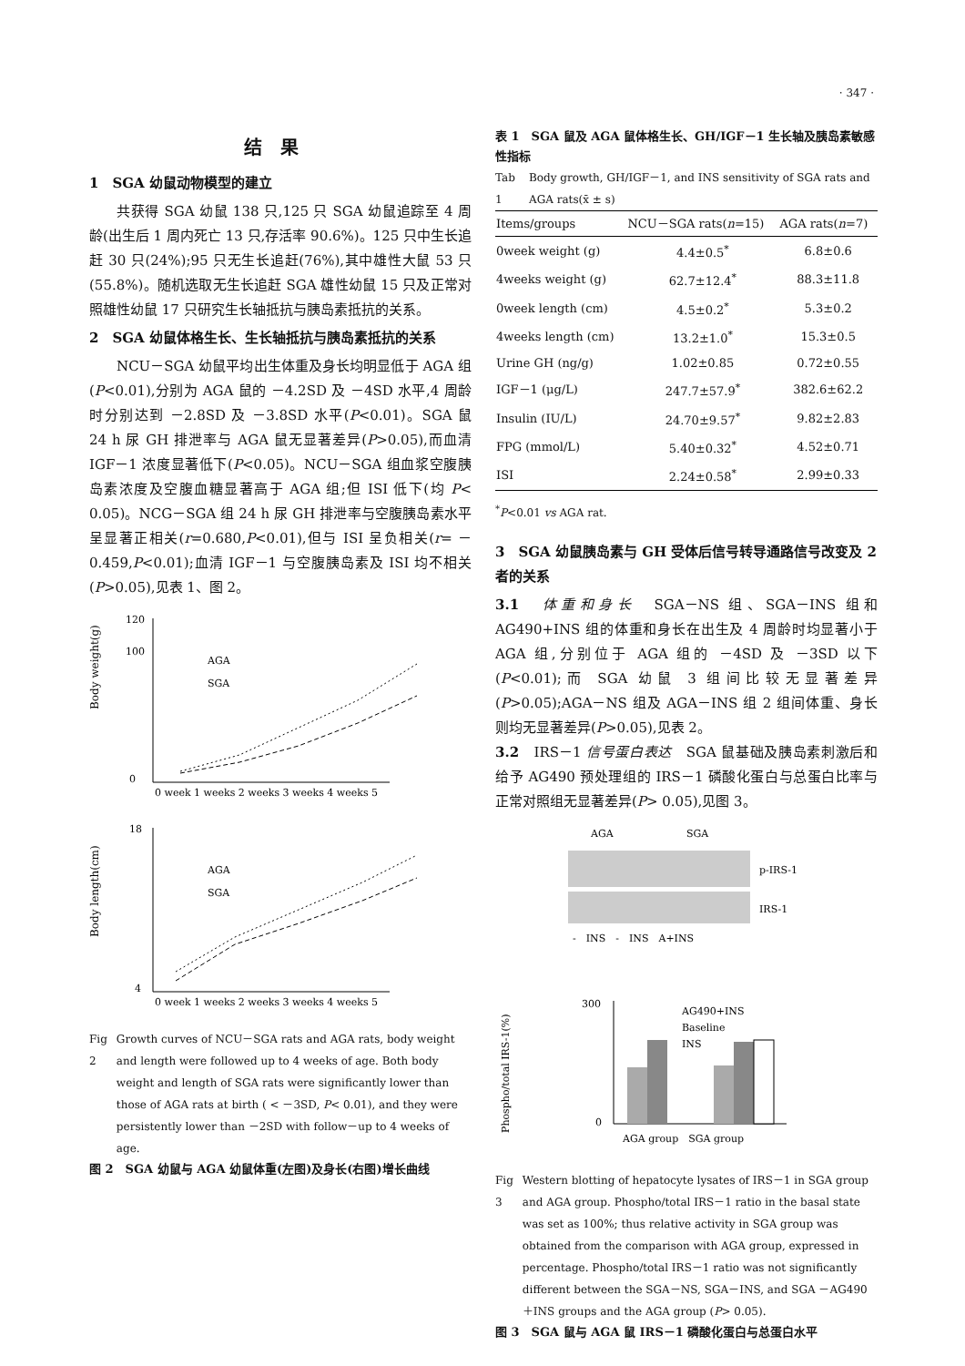· 347 ·
结果
1　SGA 幼鼠动物模型的建立
共获得 SGA 幼鼠 138 只,125 只 SGA 幼鼠追踪至 4 周龄(出生后 1 周内死亡 13 只,存活率 90.6%)。125 只中生长追赶 30 只(24%);95 只无生长追赶(76%),其中雄性大鼠 53 只(55.8%)。随机选取无生长追赶 SGA 雄性幼鼠 15 只及正常对照雄性幼鼠 17 只研究生长轴抵抗与胰岛素抵抗的关系。
2　SGA 幼鼠体格生长、生长轴抵抗与胰岛素抵抗的关系
NCU－SGA 幼鼠平均出生体重及身长均明显低于 AGA 组(P<0.01),分别为 AGA 鼠的 －4.2SD 及 －4SD 水平,4 周龄时分别达到 －2.8SD 及 －3.8SD 水平(P<0.01)。SGA 鼠 24 h 尿 GH 排泄率与 AGA 鼠无显著差异(P>0.05),而血清 IGF－1 浓度显著低下(P<0.05)。NCU－SGA 组血浆空腹胰岛素浓度及空腹血糖显著高于 AGA 组;但 ISI 低下(均 P< 0.05)。NCG－SGA 组 24 h 尿 GH 排泄率与空腹胰岛素水平呈显著正相关(r=0.680,P<0.01),但与 ISI 呈负相关(r= －0.459,P<0.01);血清 IGF－1 与空腹胰岛素及 ISI 均不相关(P>0.05),见表 1、图 2。
Body weight(g)
120
100
0
AGA
SGA
0 week 1 weeks 2 weeks 3 weeks 4 weeks 5
Body length(cm)
18
4
AGA
SGA
0 week 1 weeks 2 weeks 3 weeks 4 weeks 5
Fig 2 Growth curves of NCU－SGA rats and AGA rats, body weight and length were followed up to 4 weeks of age. Both body weight and length of SGA rats were significantly lower than those of AGA rats at birth ( < －3SD, P< 0.01), and they were persistently lower than －2SD with follow－up to 4 weeks of age.
图 2　SGA 幼鼠与 AGA 幼鼠体重(左图)及身长(右图)增长曲线
表 1　SGA 鼠及 AGA 鼠体格生长、GH/IGF－1 生长轴及胰岛素敏感性指标
Tab 1 Body growth, GH/IGF－1, and INS sensitivity of SGA rats and AGA rats(x̄ ± s)
| Items/groups | NCU－SGA rats( n =15) | AGA rats( n =7) |
| --- | --- | --- |
| 0week weight (g) | 4.4±0.5<sup>*</sup> | 6.8±0.6 |
| 4weeks weight (g) | 62.7±12.4<sup>*</sup> | 88.3±11.8 |
| 0week length (cm) | 4.5±0.2<sup>*</sup> | 5.3±0.2 |
| 4weeks length (cm) | 13.2±1.0<sup>*</sup> | 15.3±0.5 |
| Urine GH (ng/g) | 1.02±0.85 | 0.72±0.55 |
| IGF－1 (μg/L) | 247.7±57.9<sup>*</sup> | 382.6±62.2 |
| Insulin (IU/L) | 24.70±9.57<sup>*</sup> | 9.82±2.83 |
| FPG (mmol/L) | 5.40±0.32<sup>*</sup> | 4.52±0.71 |
| ISI | 2.24±0.58<sup>*</sup> | 2.99±0.33 |
<sup>*</sup> P<0.01 vs AGA rat.
3　SGA 幼鼠胰岛素与 GH 受体后信号转导通路信号改变及 2 者的关系
3.1　体重和身长　SGA－NS 组、SGA－INS 组和 AG490+INS 组的体重和身长在出生及 4 周龄时均显著小于 AGA 组,分别位于 AGA 组的 －4SD 及 －3SD 以下(P<0.01);而 SGA 幼鼠 3 组间比较无显著差异(P>0.05);AGA－NS 组及 AGA－INS 组 2 组间体重、身长则均无显著差异(P>0.05),见表 2。
3.2　IRS－1 信号蛋白表达　SGA 鼠基础及胰岛素刺激后和给予 AG490 预处理组的 IRS－1 磷酸化蛋白与总蛋白比率与正常对照组无显著差异(P> 0.05),见图 3。
AGA
SGA
p-IRS-1
IRS-1
-　INS　-　INS　A+INS
Phospho/total IRS-1(%)
300
0
AG490+INS
Baseline
INS
AGA group　SGA group
Fig 3 Western blotting of hepatocyte lysates of IRS－1 in SGA group and AGA group. Phospho/total IRS－1 ratio in the basal state was set as 100%; thus relative activity in SGA group was obtained from the comparison with AGA group, expressed in percentage. Phospho/total IRS－1 ratio was not significantly different between the SGA－NS, SGA－INS, and SGA －AG490＋INS groups and the AGA group (P> 0.05).
图 3　SGA 鼠与 AGA 鼠 IRS－1 磷酸化蛋白与总蛋白水平